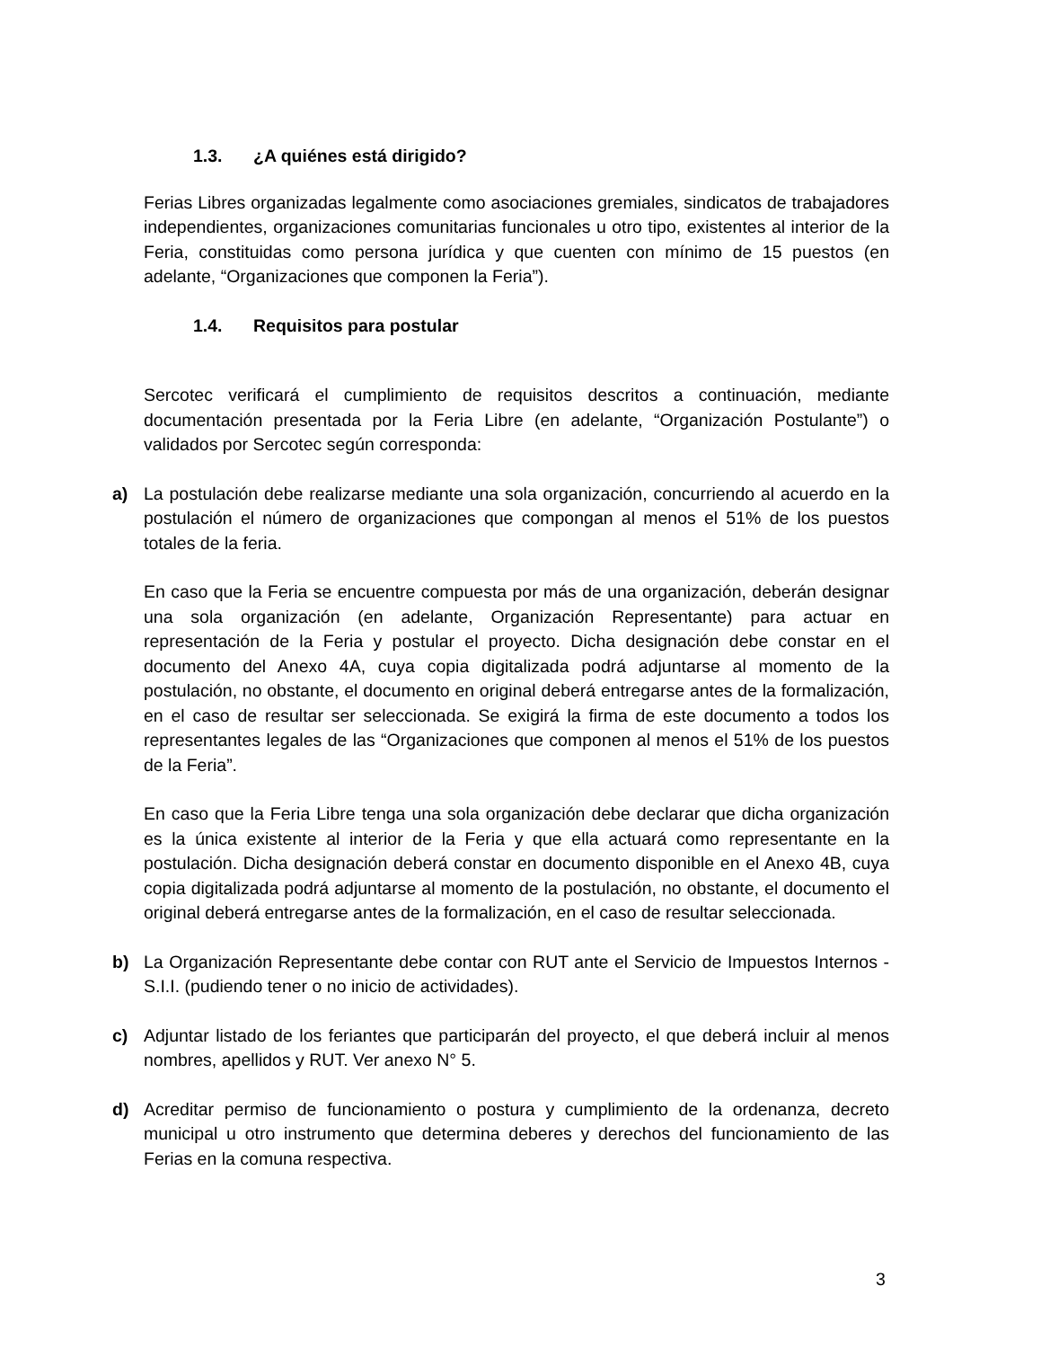1.3. ¿A quiénes está dirigido?
Ferias Libres organizadas legalmente como asociaciones gremiales, sindicatos de trabajadores independientes, organizaciones comunitarias funcionales u otro tipo, existentes al interior de la Feria, constituidas como persona jurídica y que cuenten con mínimo de 15 puestos (en adelante, “Organizaciones que componen la Feria”).
1.4. Requisitos para postular
Sercotec verificará el cumplimiento de requisitos descritos a continuación, mediante documentación presentada por la Feria Libre (en adelante, “Organización Postulante”) o validados por Sercotec según corresponda:
a) La postulación debe realizarse mediante una sola organización, concurriendo al acuerdo en la postulación el número de organizaciones que compongan al menos el 51% de los puestos totales de la feria.
En caso que la Feria se encuentre compuesta por más de una organización, deberán designar una sola organización (en adelante, Organización Representante) para actuar en representación de la Feria y postular el proyecto. Dicha designación debe constar en el documento del Anexo 4A, cuya copia digitalizada podrá adjuntarse al momento de la postulación, no obstante, el documento en original deberá entregarse antes de la formalización, en el caso de resultar ser seleccionada. Se exigirá la firma de este documento a todos los representantes legales de las “Organizaciones que componen al menos el 51% de los puestos de la Feria”.
En caso que la Feria Libre tenga una sola organización debe declarar que dicha organización es la única existente al interior de la Feria y que ella actuará como representante en la postulación. Dicha designación deberá constar en documento disponible en el Anexo 4B, cuya copia digitalizada podrá adjuntarse al momento de la postulación, no obstante, el documento el original deberá entregarse antes de la formalización, en el caso de resultar seleccionada.
b) La Organización Representante debe contar con RUT ante el Servicio de Impuestos Internos - S.I.I. (pudiendo tener o no inicio de actividades).
c) Adjuntar listado de los feriantes que participarán del proyecto, el que deberá incluir al menos nombres, apellidos y RUT. Ver anexo N° 5.
d) Acreditar permiso de funcionamiento o postura y cumplimiento de la ordenanza, decreto municipal u otro instrumento que determina deberes y derechos del funcionamiento de las Ferias en la comuna respectiva.
3